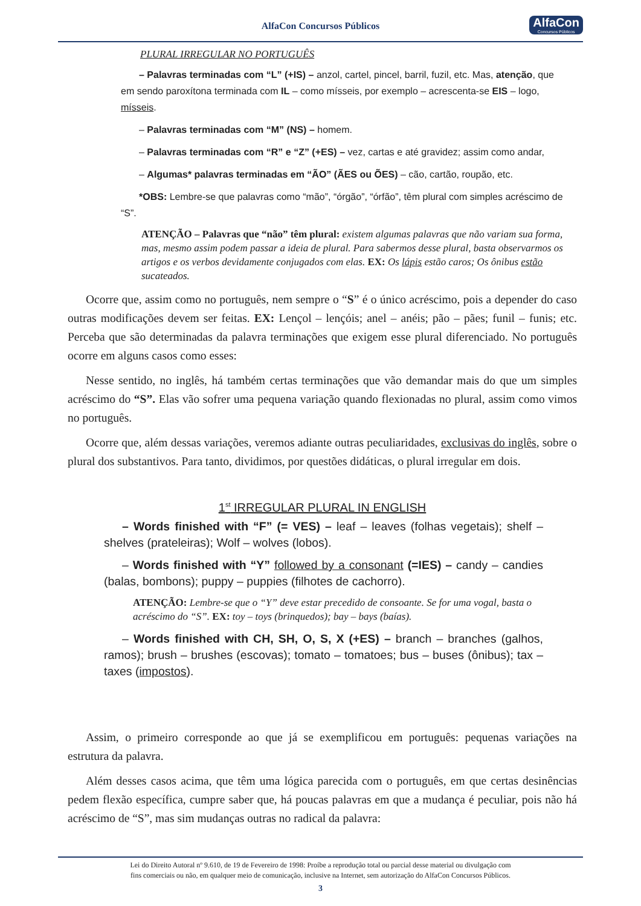AlfaCon Concursos Públicos
AlfaCon
Concursos Públicos
PLURAL IRREGULAR NO PORTUGUÊS
– Palavras terminadas com “L” (+IS) – anzol, cartel, pincel, barril, fuzil, etc. Mas, atenção, que em sendo paroxítona terminada com IL – como mísseis, por exemplo – acrescenta-se EIS – logo, mísseis.
– Palavras terminadas com “M” (NS) – homem.
– Palavras terminadas com “R” e “Z” (+ES) – vez, cartas e até gravidez; assim como andar,
– Algumas* palavras terminadas em “ÃO” (ÃES ou ÕES) – cão, cartão, roupão, etc.
*OBS: Lembre-se que palavras como “mão”, “órgão”, “órfão”, têm plural com simples acréscimo de “S”.
ATENÇÃO – Palavras que “não” têm plural: existem algumas palavras que não variam sua forma, mas, mesmo assim podem passar a ideia de plural. Para sabermos desse plural, basta observarmos os artigos e os verbos devidamente conjugados com elas. EX: Os lápis estão caros; Os ônibus estão sucateados.
Ocorre que, assim como no português, nem sempre o “S” é o único acréscimo, pois a depender do caso outras modificações devem ser feitas. EX: Lençol – lençóis; anel – anéis; pão – pães; funil – funis; etc. Perceba que são determinadas da palavra terminações que exigem esse plural diferenciado. No português ocorre em alguns casos como esses:
Nesse sentido, no inglês, há também certas terminações que vão demandar mais do que um simples acréscimo do “S”. Elas vão sofrer uma pequena variação quando flexionadas no plural, assim como vimos no português.
Ocorre que, além dessas variações, veremos adiante outras peculiaridades, exclusivas do inglês, sobre o plural dos substantivos. Para tanto, dividimos, por questões didáticas, o plural irregular em dois.
1<sup>st</sup> IRREGULAR PLURAL IN ENGLISH
– Words finished with “F” (= VES) – leaf – leaves (folhas vegetais); shelf – shelves (prateleiras); Wolf – wolves (lobos).
– Words finished with “Y” followed by a consonant (=IES) – candy – candies (balas, bombons); puppy – puppies (filhotes de cachorro).
ATENÇÃO: Lembre-se que o “Y” deve estar precedido de consoante. Se for uma vogal, basta o acréscimo do “S”. EX: toy – toys (brinquedos); bay – bays (baías).
– Words finished with CH, SH, O, S, X (+ES) – branch – branches (galhos, ramos); brush – brushes (escovas); tomato – tomatoes; bus – buses (ônibus); tax – taxes (impostos).
Assim, o primeiro corresponde ao que já se exemplificou em português: pequenas variações na estrutura da palavra.
Além desses casos acima, que têm uma lógica parecida com o português, em que certas desinências pedem flexão específica, cumpre saber que, há poucas palavras em que a mudança é peculiar, pois não há acréscimo de “S”, mas sim mudanças outras no radical da palavra:
Lei do Direito Autoral nº 9.610, de 19 de Fevereiro de 1998: Proíbe a reprodução total ou parcial desse material ou divulgação com
fins comerciais ou não, em qualquer meio de comunicação, inclusive na Internet, sem autorização do AlfaCon Concursos Públicos.
3